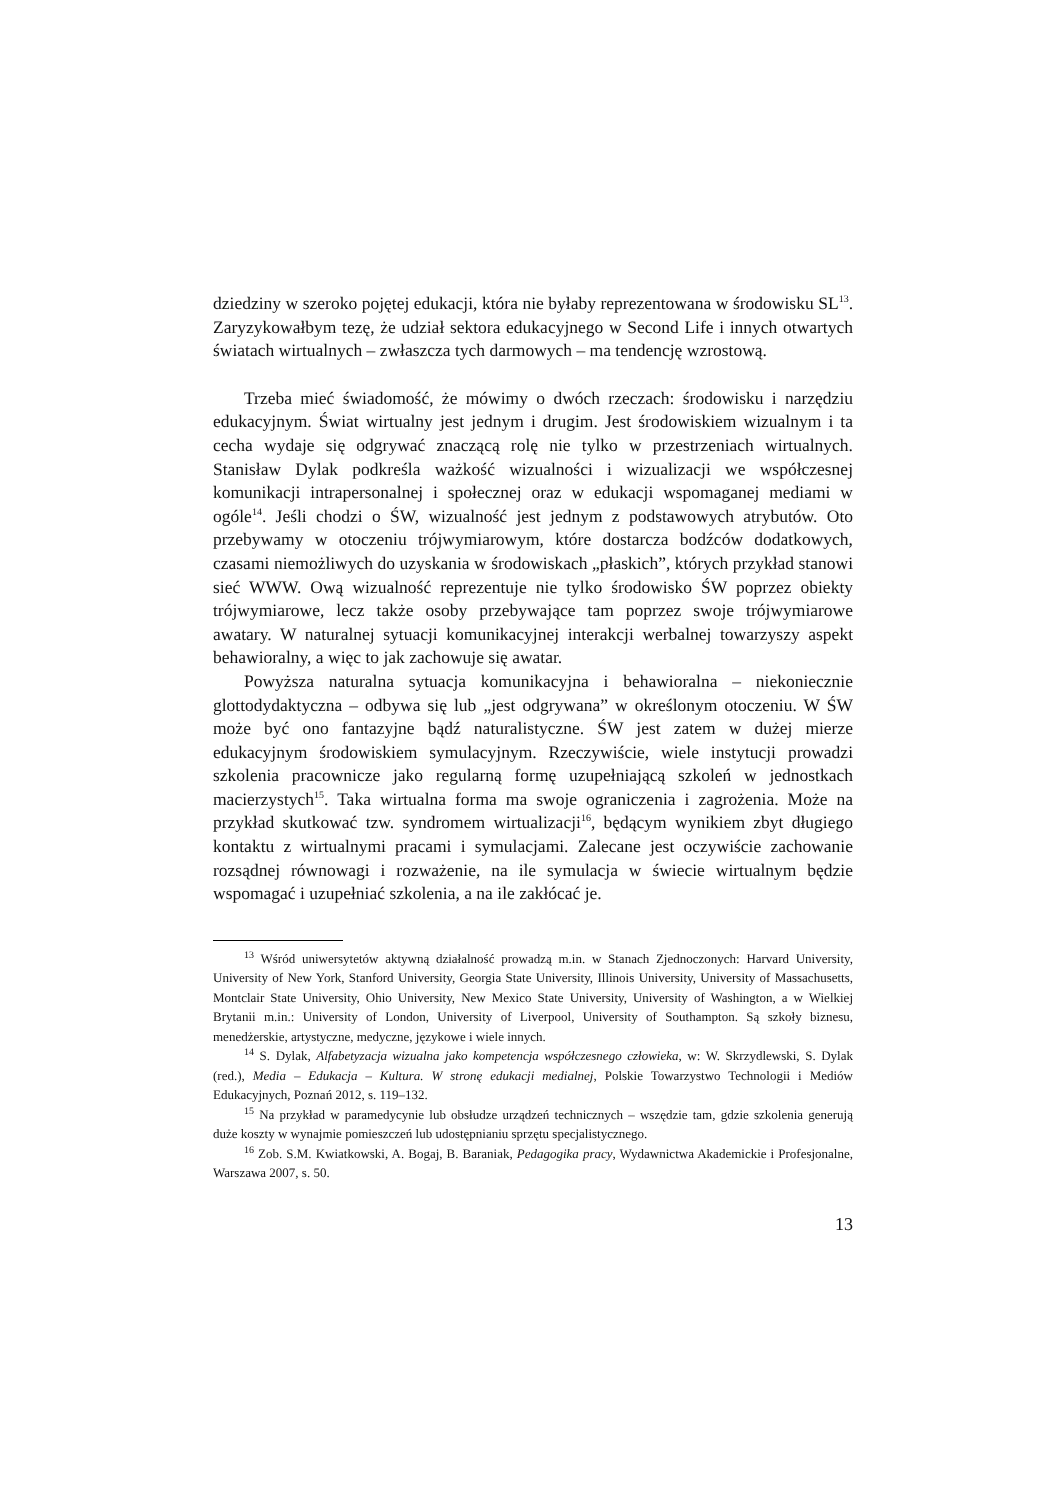dziedziny w szeroko pojętej edukacji, która nie byłaby reprezentowana w środowisku SL<sup>13</sup>. Zaryzykowałbym tezę, że udział sektora edukacyjnego w Second Life i innych otwartych światach wirtualnych – zwłaszcza tych darmowych – ma tendencję wzrostową.
Trzeba mieć świadomość, że mówimy o dwóch rzeczach: środowisku i narzędziu edukacyjnym. Świat wirtualny jest jednym i drugim. Jest środowiskiem wizualnym i ta cecha wydaje się odgrywać znaczącą rolę nie tylko w przestrzeniach wirtualnych. Stanisław Dylak podkreśla ważkość wizualności i wizualizacji we współczesnej komunikacji intrapersonalnej i społecznej oraz w edukacji wspomaganej mediami w ogóle<sup>14</sup>. Jeśli chodzi o ŚW, wizualność jest jednym z podstawowych atrybutów. Oto przebywamy w otoczeniu trójwymiarowym, które dostarcza bodźców dodatkowych, czasami niemożliwych do uzyskania w środowiskach „płaskich”, których przykład stanowi sieć WWW. Ową wizualność reprezentuje nie tylko środowisko ŚW poprzez obiekty trójwymiarowe, lecz także osoby przebywające tam poprzez swoje trójwymiarowe awatary. W naturalnej sytuacji komunikacyjnej interakcji werbalnej towarzyszy aspekt behawioralny, a więc to jak zachowuje się awatar.
Powyższa naturalna sytuacja komunikacyjna i behawioralna – niekoniecznie glottodydaktyczna – odbywa się lub „jest odgrywana” w określonym otoczeniu. W ŚW może być ono fantazyjne bądź naturalistyczne. ŚW jest zatem w dużej mierze edukacyjnym środowiskiem symulacyjnym. Rzeczywiście, wiele instytucji prowadzi szkolenia pracownicze jako regularną formę uzupełniającą szkoleń w jednostkach macierzystych<sup>15</sup>. Taka wirtualna forma ma swoje ograniczenia i zagrożenia. Może na przykład skutkować tzw. syndromem wirtualizacji<sup>16</sup>, będącym wynikiem zbyt długiego kontaktu z wirtualnymi pracami i symulacjami. Zalecane jest oczywiście zachowanie rozsądnej równowagi i rozważenie, na ile symulacja w świecie wirtualnym będzie wspomagać i uzupełniać szkolenia, a na ile zakłócać je.
<sup>13</sup> Wśród uniwersytetów aktywną działalność prowadzą m.in. w Stanach Zjednoczonych: Harvard University, University of New York, Stanford University, Georgia State University, Illinois University, University of Massachusetts, Montclair State University, Ohio University, New Mexico State University, University of Washington, a w Wielkiej Brytanii m.in.: University of London, University of Liverpool, University of Southampton. Są szkoły biznesu, menedżerskie, artystyczne, medyczne, językowe i wiele innych.
<sup>14</sup> S. Dylak, Alfabetyzacja wizualna jako kompetencja współczesnego człowieka, w: W. Skrzydlewski, S. Dylak (red.), Media – Edukacja – Kultura. W stronę edukacji medialnej, Polskie Towarzystwo Technologii i Mediów Edukacyjnych, Poznań 2012, s. 119–132.
<sup>15</sup> Na przykład w paramedycynie lub obsłudze urządzeń technicznych – wszędzie tam, gdzie szkolenia generują duże koszty w wynajmie pomieszczeń lub udostępnianiu sprzętu specjalistycznego.
<sup>16</sup> Zob. S.M. Kwiatkowski, A. Bogaj, B. Baraniak, Pedagogika pracy, Wydawnictwa Akademickie i Profesjonalne, Warszawa 2007, s. 50.
13